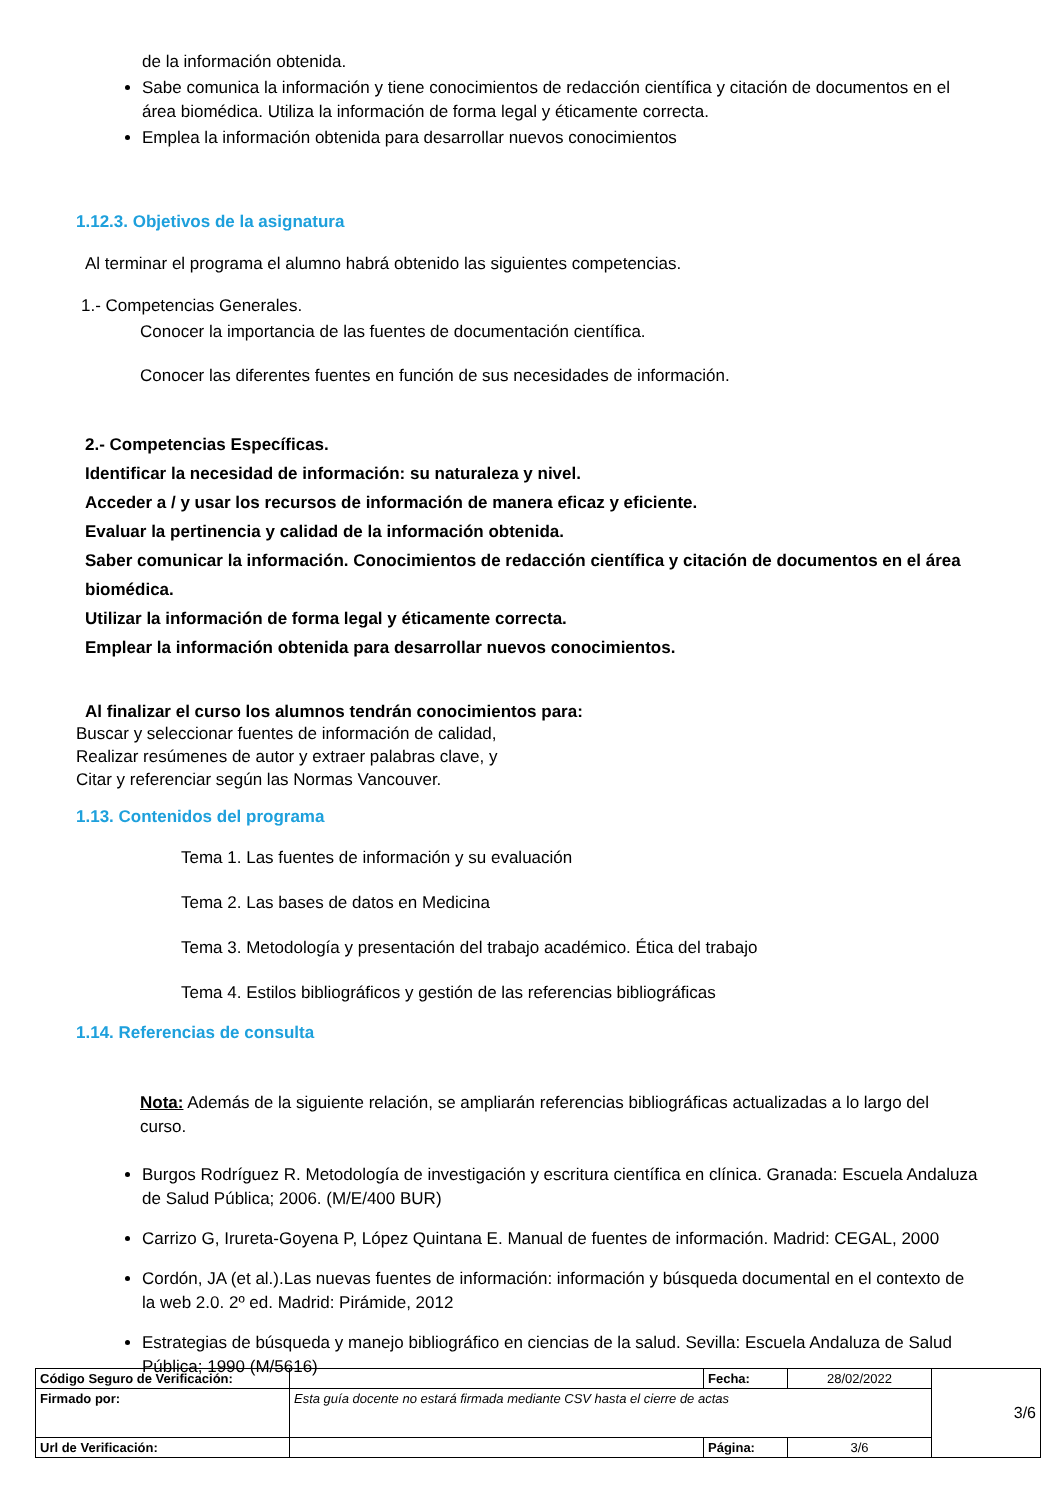de la información obtenida.
Sabe comunica la información y tiene conocimientos de redacción científica y citación de documentos en el área biomédica. Utiliza la información de forma legal y éticamente correcta.
Emplea la información obtenida para desarrollar nuevos conocimientos
1.12.3. Objetivos de la asignatura
Al terminar el programa el alumno habrá obtenido las siguientes competencias.
1.- Competencias Generales.
Conocer la importancia de las fuentes de documentación científica.
Conocer las diferentes fuentes en función de sus necesidades de información.
2.- Competencias Específicas.
Identificar la necesidad de información: su naturaleza y nivel.
Acceder a / y usar los recursos de información de manera eficaz y eficiente.
Evaluar la pertinencia y calidad de la información obtenida.
Saber comunicar la información. Conocimientos de redacción científica y citación de documentos en el área biomédica.
Utilizar la información de forma legal y éticamente correcta.
Emplear la información obtenida para desarrollar nuevos conocimientos.
Al finalizar el curso los alumnos tendrán conocimientos para:
Buscar y seleccionar fuentes de información de calidad,
Realizar resúmenes de autor y extraer palabras clave, y
Citar y referenciar según las Normas Vancouver.
1.13. Contenidos del programa
Tema 1. Las fuentes de información y su evaluación
Tema 2. Las bases de datos en Medicina
Tema 3. Metodología y presentación del trabajo académico. Ética del trabajo
Tema 4. Estilos bibliográficos y gestión de las referencias bibliográficas
1.14. Referencias de consulta
Nota: Además de la siguiente relación, se ampliarán referencias bibliográficas actualizadas a lo largo del curso.
Burgos Rodríguez R. Metodología de investigación y escritura científica en clínica. Granada: Escuela Andaluza de Salud Pública; 2006. (M/E/400 BUR)
Carrizo G, Irureta-Goyena P, López Quintana E. Manual de fuentes de información. Madrid: CEGAL, 2000
Cordón, JA (et al.).Las nuevas fuentes de información: información y búsqueda documental en el contexto de la web 2.0. 2º ed. Madrid: Pirámide, 2012
Estrategias de búsqueda y manejo bibliográfico en ciencias de la salud. Sevilla: Escuela Andaluza de Salud Pública; 1990 (M/5616)
| Código Seguro de Verificación: | | Fecha: | 28/02/2022 | 3/6 |
| Firmado por: | Esta guía docente no estará firmada mediante CSV hasta el cierre de actas | | | |
| Url de Verificación: | | Página: | 3/6 | |